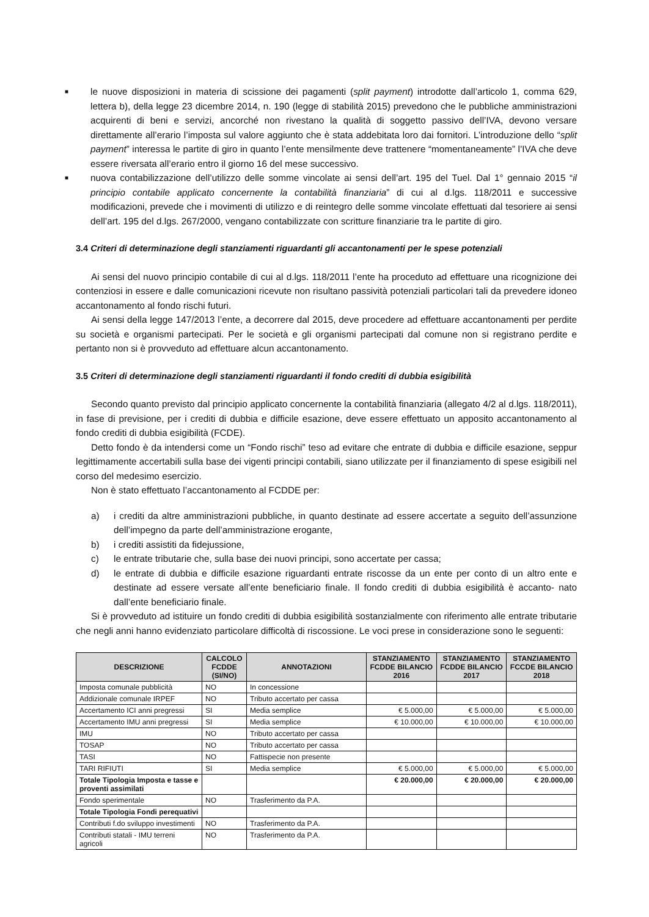■ le nuove disposizioni in materia di scissione dei pagamenti (split payment) introdotte dall’articolo 1, comma 629, lettera b), della legge 23 dicembre 2014, n. 190 (legge di stabilità 2015) prevedono che le pubbliche amministrazioni acquirenti di beni e servizi, ancorché non rivestano la qualità di soggetto passivo dell’IVA, devono versare direttamente all’erario l’imposta sul valore aggiunto che è stata addebitata loro dai fornitori. L’introduzione dello “split payment” interessa le partite di giro in quanto l’ente mensilmente deve trattenere “momentaneamente” l’IVA che deve essere riversata all’erario entro il giorno 16 del mese successivo.
■ nuova contabilizzazione dell’utilizzo delle somme vincolate ai sensi dell’art. 195 del Tuel. Dal 1° gennaio 2015 “il principio contabile applicato concernente la contabilità finanziaria” di cui al d.lgs. 118/2011 e successive modificazioni, prevede che i movimenti di utilizzo e di reintegro delle somme vincolate effettuati dal tesoriere ai sensi dell’art. 195 del d.lgs. 267/2000, vengano contabilizzate con scritture finanziarie tra le partite di giro.
3.4 Criteri di determinazione degli stanziamenti riguardanti gli accantonamenti per le spese potenziali
Ai sensi del nuovo principio contabile di cui al d.lgs. 118/2011 l’ente ha proceduto ad effettuare una ricognizione dei contenziosi in essere e dalle comunicazioni ricevute non risultano passività potenziali particolari tali da prevedere idoneo accantonamento al fondo rischi futuri.
Ai sensi della legge 147/2013 l’ente, a decorrere dal 2015, deve procedere ad effettuare accantonamenti per perdite su società e organismi partecipati. Per le società e gli organismi partecipati dal comune non si registrano perdite e pertanto non si è provveduto ad effettuare alcun accantonamento.
3.5 Criteri di determinazione degli stanziamenti riguardanti il fondo crediti di dubbia esigibilità
Secondo quanto previsto dal principio applicato concernente la contabilità finanziaria (allegato 4/2 al d.lgs. 118/2011), in fase di previsione, per i crediti di dubbia e difficile esazione, deve essere effettuato un apposito accantonamento al fondo crediti di dubbia esigibilità (FCDE).
Detto fondo è da intendersi come un “Fondo rischi” teso ad evitare che entrate di dubbia e difficile esazione, seppur legittimamente accertabili sulla base dei vigenti principi contabili, siano utilizzate per il finanziamento di spese esigibili nel corso del medesimo esercizio.
Non è stato effettuato l’accantonamento al FCDDE per:
a) i crediti da altre amministrazioni pubbliche, in quanto destinate ad essere accertate a seguito dell’assunzione dell’impegno da parte dell’amministrazione erogante,
b) i crediti assistiti da fidejussione,
c) le entrate tributarie che, sulla base dei nuovi principi, sono accertate per cassa;
d) le entrate di dubbia e difficile esazione riguardanti entrate riscosse da un ente per conto di un altro ente e destinate ad essere versate all’ente beneficiario finale. Il fondo crediti di dubbia esigibilità è accanto- nato dall’ente beneficiario finale.
Si è provveduto ad istituire un fondo crediti di dubbia esigibilità sostanzialmente con riferimento alle entrate tributarie che negli anni hanno evidenziato particolare difficoltà di riscossione. Le voci prese in considerazione sono le seguenti:
| DESCRIZIONE | CALCOLO FCDDE (SI/NO) | ANNOTAZIONI | STANZIAMENTO FCDDE BILANCIO 2016 | STANZIAMENTO FCDDE BILANCIO 2017 | STANZIAMENTO FCCDE BILANCIO 2018 |
| --- | --- | --- | --- | --- | --- |
| Imposta comunale pubblicità | NO | In concessione | | | |
| Addizionale comunale IRPEF | NO | Tributo accertato per cassa | | | |
| Accertamento ICI anni pregressi | SI | Media semplice | € 5.000,00 | € 5.000,00 | € 5.000,00 |
| Accertamento IMU anni pregressi | SI | Media semplice | € 10.000,00 | € 10.000,00 | € 10.000,00 |
| IMU | NO | Tributo accertato per cassa | | | |
| TOSAP | NO | Tributo accertato per cassa | | | |
| TASI | NO | Fattispecie non presente | | | |
| TARI RIFIUTI | SI | Media semplice | € 5.000,00 | € 5.000,00 | € 5.000,00 |
| Totale Tipologia Imposta e tasse e proventi assimilati | | | € 20.000,00 | € 20.000,00 | € 20.000,00 |
| Fondo sperimentale | NO | Trasferimento da P.A. | | | |
| Totale Tipologia Fondi perequativi | | | | | |
| Contributi f.do sviluppo investimenti | NO | Trasferimento da P.A. | | | |
| Contributi statali - IMU terreni agricoli | NO | Trasferimento da P.A. | | | |